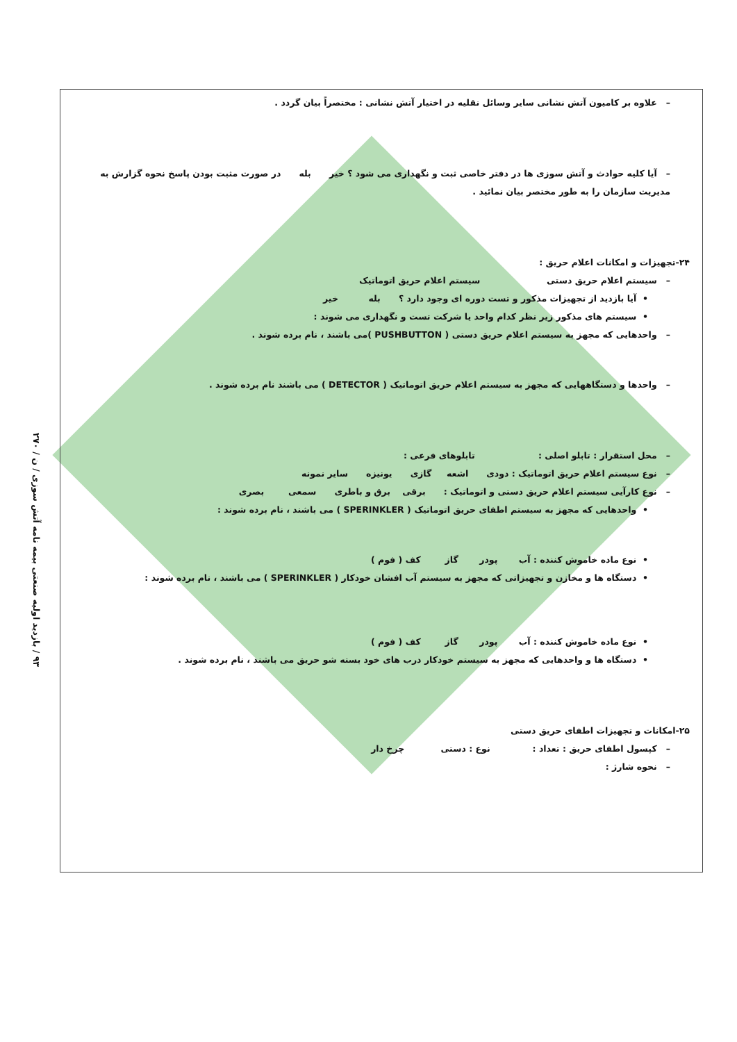۹۳ / بازدید اولیه صنعتی بیمه نامه آتش سوزی / ن / ۲۷۰
– علاوه بر کامیون آتش نشانی سایر وسائل نقلیه در اختیار آتش نشانی : مختصراً بیان گردد .
– آیا کلیه حوادث و آتش سوزی ها در دفتر خاصی ثبت و نگهداری می شود ؟ خیر بله در صورت مثبت بودن پاسخ نحوه گزارش به مدیریت سازمان را به طور مختصر بیان نمائید .
۲۴-تجهیزات و امکانات اعلام حریق :
– سیستم اعلام حریق دستی سیستم اعلام حریق اتوماتیک
• آیا بازدید از تجهیزات مذکور و تست دوره ای وجود دارد ؟ بله خیر
• سیستم های مذکور زیر نظر کدام واحد یا شرکت تست و نگهداری می شوند :
– واحدهایی که مجهز به سیستم اعلام حریق دستی ( PUSHBUTTON )می باشند ، نام برده شوند .
– واحدها و دستگاههایی که مجهز به سیستم اعلام حریق اتوماتیک ( DETECTOR ) می باشند نام برده شوند .
– محل استقرار : تابلو اصلی : تابلوهای فرعی :
– نوع سیستم اعلام حریق اتوماتیک : دودی اشعه گازی یونیزه سایر نمونه
– نوع کارآیی سیستم اعلام حریق دستی و اتوماتیک : برقی برق و باطری سمعی بصری
• واحدهایی که مجهز به سیستم اطفای حریق اتوماتیک ( SPERINKLER ) می باشند ، نام برده شوند :
• نوع ماده خاموش کننده : آب پودر گاز کف ( فوم )
• دستگاه ها و مخازن و تجهیزاتی که مجهز به سیستم آب افشان خودکار ( SPERINKLER ) می باشند ، نام برده شوند :
• نوع ماده خاموش کننده : آب پودر گاز کف ( فوم )
• دستگاه ها و واحدهایی که مجهز به سیستم خودکار درب های خود بسته شو حریق می باشند ، نام برده شوند .
۲۵-امکانات و تجهیزات اطفای حریق دستی
– کپسول اطفای حریق : تعداد : نوع : دستی چرخ دار
– نحوه شارژ :